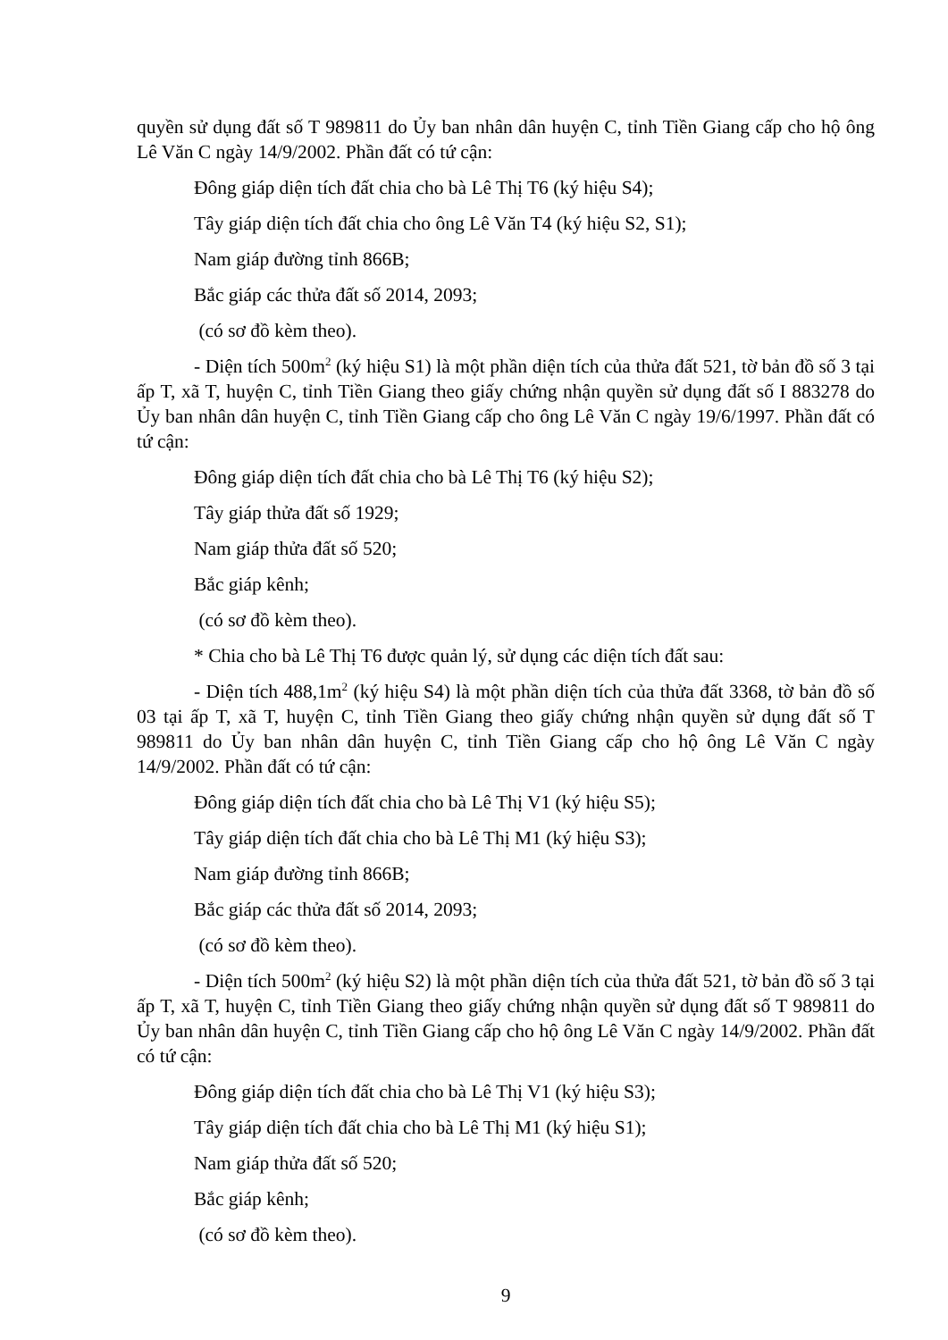quyền sử dụng đất số T 989811 do Ủy ban nhân dân huyện C, tỉnh Tiền Giang cấp cho hộ ông Lê Văn C ngày 14/9/2002. Phần đất có tứ cận:
Đông giáp diện tích đất chia cho bà Lê Thị T6 (ký hiệu S4);
Tây giáp diện tích đất chia cho ông Lê Văn T4 (ký hiệu S2, S1);
Nam giáp đường tỉnh 866B;
Bắc giáp các thửa đất số 2014, 2093;
(có sơ đồ kèm theo).
- Diện tích 500m<sup>2</sup> (ký hiệu S1) là một phần diện tích của thửa đất 521, tờ bản đồ số 3 tại ấp T, xã T, huyện C, tỉnh Tiền Giang theo giấy chứng nhận quyền sử dụng đất số I 883278 do Ủy ban nhân dân huyện C, tỉnh Tiền Giang cấp cho ông Lê Văn C ngày 19/6/1997. Phần đất có tứ cận:
Đông giáp diện tích đất chia cho bà Lê Thị T6 (ký hiệu S2);
Tây giáp thửa đất số 1929;
Nam giáp thửa đất số 520;
Bắc giáp kênh;
(có sơ đồ kèm theo).
* Chia cho bà Lê Thị T6 được quản lý, sử dụng các diện tích đất sau:
- Diện tích 488,1m<sup>2</sup> (ký hiệu S4) là một phần diện tích của thửa đất 3368, tờ bản đồ số 03 tại ấp T, xã T, huyện C, tỉnh Tiền Giang theo giấy chứng nhận quyền sử dụng đất số T 989811 do Ủy ban nhân dân huyện C, tỉnh Tiền Giang cấp cho hộ ông Lê Văn C ngày 14/9/2002. Phần đất có tứ cận:
Đông giáp diện tích đất chia cho bà Lê Thị V1 (ký hiệu S5);
Tây giáp diện tích đất chia cho bà Lê Thị M1 (ký hiệu S3);
Nam giáp đường tỉnh 866B;
Bắc giáp các thửa đất số 2014, 2093;
(có sơ đồ kèm theo).
- Diện tích 500m<sup>2</sup> (ký hiệu S2) là một phần diện tích của thửa đất 521, tờ bản đồ số 3 tại ấp T, xã T, huyện C, tỉnh Tiền Giang theo giấy chứng nhận quyền sử dụng đất số T 989811 do Ủy ban nhân dân huyện C, tỉnh Tiền Giang cấp cho hộ ông Lê Văn C ngày 14/9/2002. Phần đất có tứ cận:
Đông giáp diện tích đất chia cho bà Lê Thị V1 (ký hiệu S3);
Tây giáp diện tích đất chia cho bà Lê Thị M1 (ký hiệu S1);
Nam giáp thửa đất số 520;
Bắc giáp kênh;
(có sơ đồ kèm theo).
9